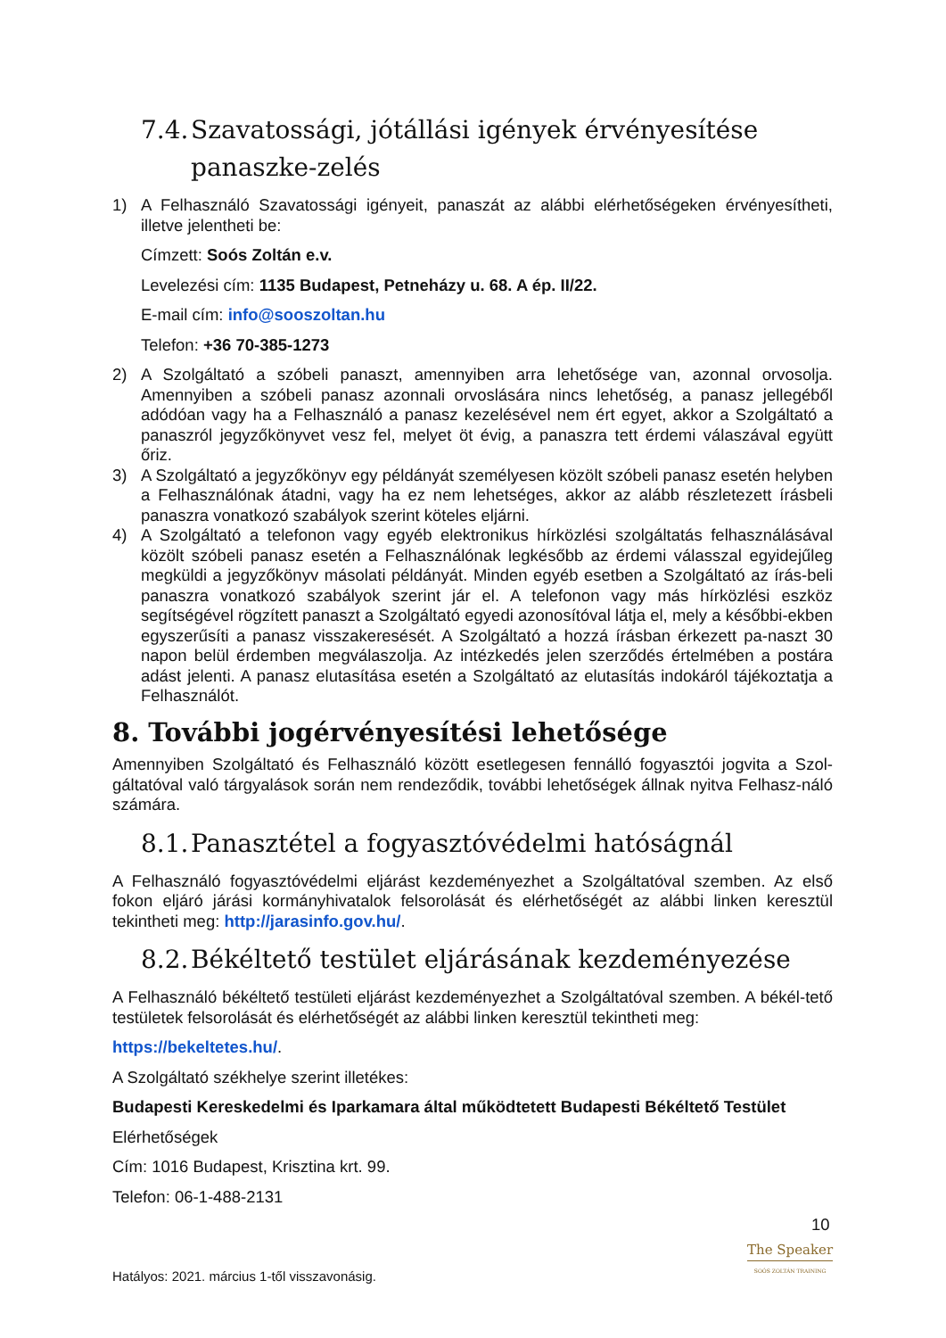7.4. Szavatossági, jótállási igények érvényesítése panaszke-zelés
1) A Felhasználó Szavatossági igényeit, panaszát az alábbi elérhetőségeken érvényesítheti, illetve jelentheti be:
Címzett: Soós Zoltán e.v.
Levelezési cím: 1135 Budapest, Petneházy u. 68. A ép. II/22.
E-mail cím: info@sooszoltan.hu
Telefon: +36 70-385-1273
2) A Szolgáltató a szóbeli panaszt, amennyiben arra lehetősége van, azonnal orvosolja. Amennyiben a szóbeli panasz azonnali orvoslására nincs lehetőség, a panasz jellegéből adódóan vagy ha a Felhasználó a panasz kezelésével nem ért egyet, akkor a Szolgáltató a panaszról jegyzőkönyvet vesz fel, melyet öt évig, a panaszra tett érdemi válaszával együtt őriz.
3) A Szolgáltató a jegyzőkönyv egy példányát személyesen közölt szóbeli panasz esetén helyben a Felhasználónak átadni, vagy ha ez nem lehetséges, akkor az alább részletezett írásbeli panaszra vonatkozó szabályok szerint köteles eljárni.
4) A Szolgáltató a telefonon vagy egyéb elektronikus hírközlési szolgáltatás felhasználásával közölt szóbeli panasz esetén a Felhasználónak legkésőbb az érdemi válasszal egyidejűleg megküldi a jegyzőkönyv másolati példányát. Minden egyéb esetben a Szolgáltató az írás-beli panaszra vonatkozó szabályok szerint jár el. A telefonon vagy más hírközlési eszköz segítségével rögzített panaszt a Szolgáltató egyedi azonosítóval látja el, mely a későbbi-ekben egyszerűsíti a panasz visszakeresését. A Szolgáltató a hozzá írásban érkezett pa-naszt 30 napon belül érdemben megválaszolja. Az intézkedés jelen szerződés értelmében a postára adást jelenti. A panasz elutasítása esetén a Szolgáltató az elutasítás indokáról tájékoztatja a Felhasználót.
8. További jogérvényesítési lehetősége
Amennyiben Szolgáltató és Felhasználó között esetlegesen fennálló fogyasztói jogvita a Szol-gáltatóval való tárgyalások során nem rendeződik, további lehetőségek állnak nyitva Felhasz-náló számára.
8.1. Panasztétel a fogyasztóvédelmi hatóságnál
A Felhasználó fogyasztóvédelmi eljárást kezdeményezhet a Szolgáltatóval szemben. Az első fokon eljáró járási kormányhivatalok felsorolását és elérhetőségét az alábbi linken keresztül tekintheti meg: http://jarasinfo.gov.hu/.
8.2. Békéltető testület eljárásának kezdeményezése
A Felhasználó békéltető testületi eljárást kezdeményezhet a Szolgáltatóval szemben. A békél-tető testületek felsorolását és elérhetőségét az alábbi linken keresztül tekintheti meg:
https://bekeltetes.hu/.
A Szolgáltató székhelye szerint illetékes:
Budapesti Kereskedelmi és Iparkamara által működtetett Budapesti Békéltető Testület
Elérhetőségek
Cím: 1016 Budapest, Krisztina krt. 99.
Telefon: 06-1-488-2131
10
The Speaker
SOÓS ZOLTÁN TRAINING
Hatályos: 2021. március 1-től visszavonásig.